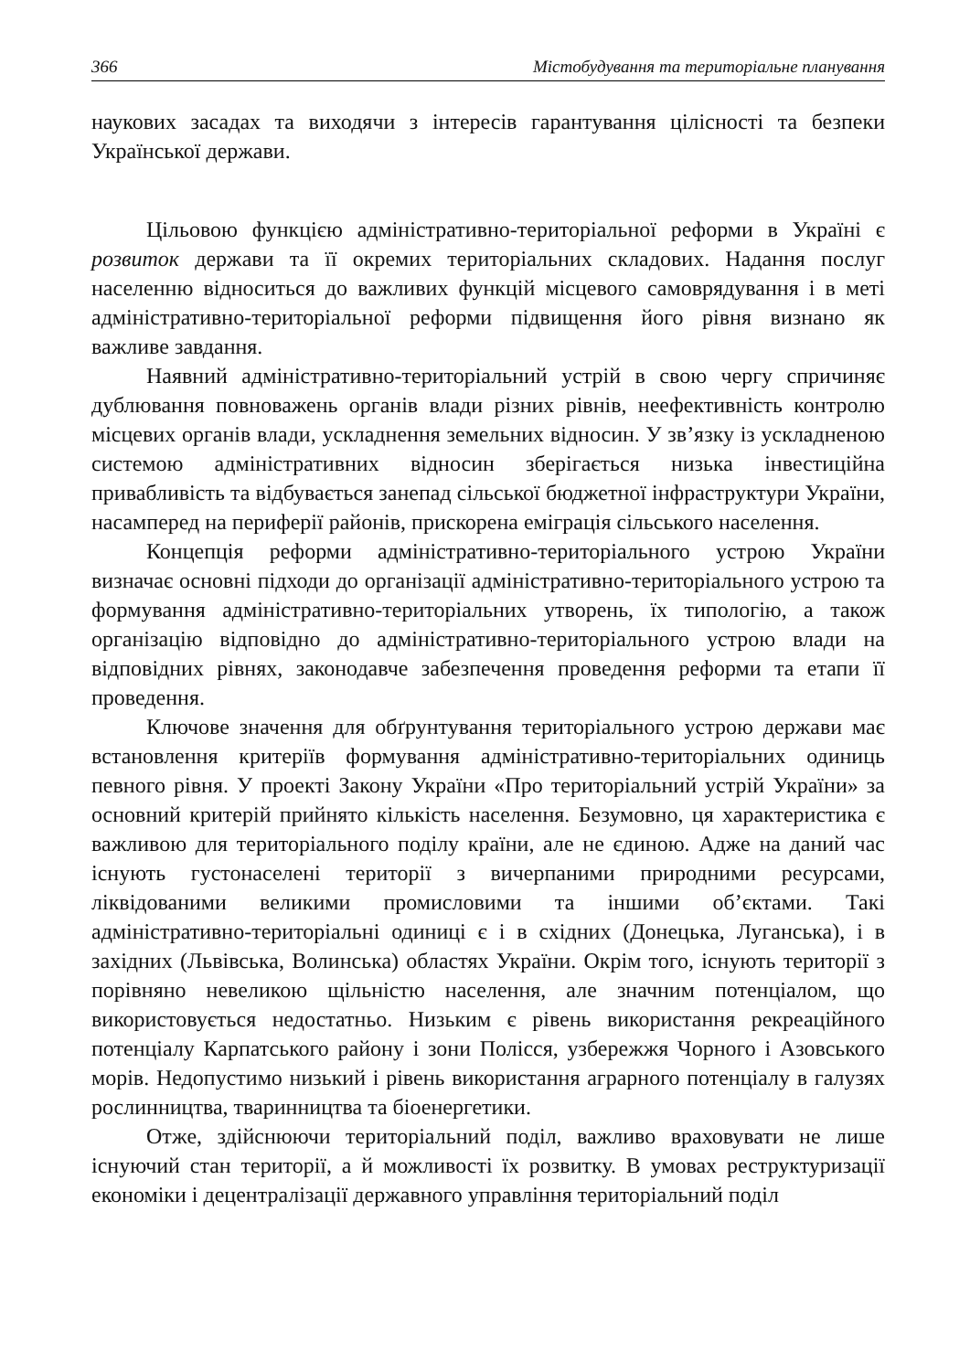366 Містобудування та територіальне планування
наукових засадах та виходячи з інтересів гарантування цілісності та безпеки Української держави.
Цільовою функцією адміністративно-територіальної реформи в Україні є розвиток держави та її окремих територіальних складових. Надання послуг населенню відноситься до важливих функцій місцевого самоврядування і в меті адміністративно-територіальної реформи підвищення його рівня визнано як важливе завдання.
Наявний адміністративно-територіальний устрій в свою чергу спричиняє дублювання повноважень органів влади різних рівнів, неефективність контролю місцевих органів влади, ускладнення земельних відносин. У зв’язку із ускладненою системою адміністративних відносин зберігається низька інвестиційна привабливість та відбувається занепад сільської бюджетної інфраструктури України, насамперед на периферії районів, прискорена еміграція сільського населення.
Концепція реформи адміністративно-територіального устрою України визначає основні підходи до організації адміністративно-територіального устрою та формування адміністративно-територіальних утворень, їх типологію, а також організацію відповідно до адміністративно-територіального устрою влади на відповідних рівнях, законодавче забезпечення проведення реформи та етапи її проведення.
Ключове значення для обґрунтування територіального устрою держави має встановлення критеріїв формування адміністративно-територіальних одиниць певного рівня. У проекті Закону України «Про територіальний устрій України» за основний критерій прийнято кількість населення. Безумовно, ця характеристика є важливою для територіального поділу країни, але не єдиною. Адже на даний час існують густонаселені території з вичерпаними природними ресурсами, ліквідованими великими промисловими та іншими об’єктами. Такі адміністративно-територіальні одиниці є і в східних (Донецька, Луганська), і в західних (Львівська, Волинська) областях України. Окрім того, існують території з порівняно невеликою щільністю населення, але значним потенціалом, що використовується недостатньо. Низьким є рівень використання рекреаційного потенціалу Карпатського району і зони Полісся, узбережжя Чорного і Азовського морів. Недопустимо низький і рівень використання аграрного потенціалу в галузях рослинництва, тваринництва та біоенергетики.
Отже, здійснюючи територіальний поділ, важливо враховувати не лише існуючий стан території, а й можливості їх розвитку. В умовах реструктуризації економіки і децентралізації державного управління територіальний поділ